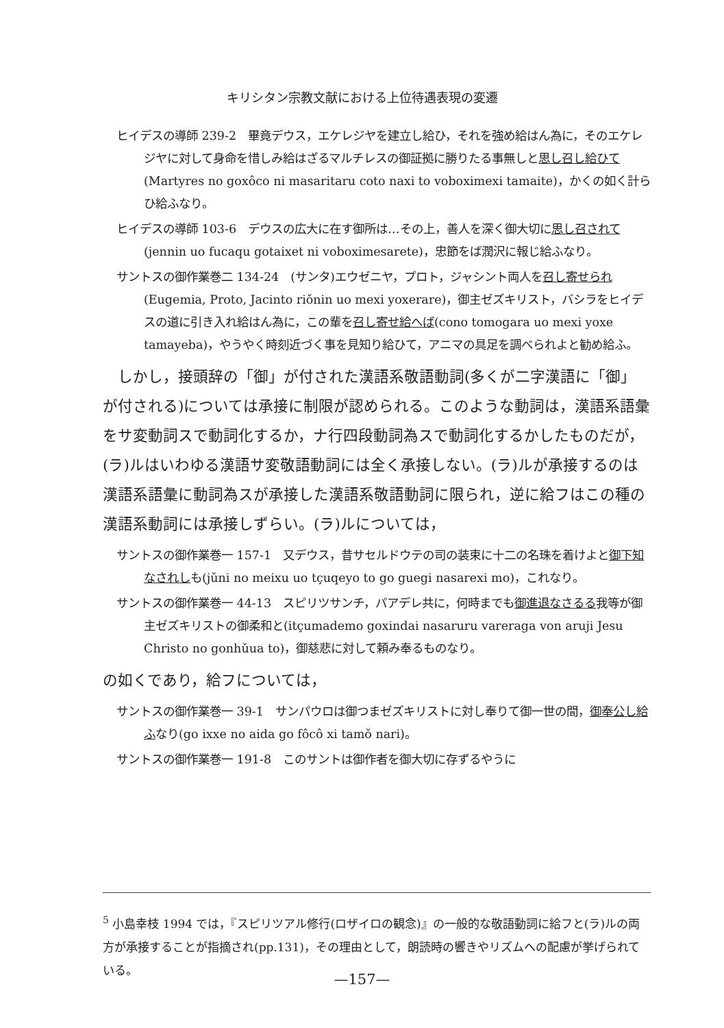キリシタン宗教文献における上位待遇表現の変遷
ヒイデスの導師 239-2　畢竟デウス，エケレジヤを建立し給ひ，それを強め給はん為に，そのエケレジヤに対して身命を惜しみ給はざるマルチレスの御証拠に勝りたる事無しと思し召し給ひて(Martyres no goxôco ni masaritaru coto naxi to voboximexi tamaite)，かくの如く計らひ給ふなり。
ヒイデスの導師 103-6　デウスの広大に在す御所は…その上，善人を深く御大切に思し召されて(jennin uo fucaqu gotaixet ni voboximesarete)，忠節をば潤沢に報じ給ふなり。
サントスの御作業巻二 134-24　(サンタ)エウゼニヤ，プロト，ジャシント両人を召し寄せられ(Eugemia, Proto, Jacinto riǒnin uo mexi yoxerare)，御主ゼズキリスト，バシラをヒイデスの道に引き入れ給はん為に，この輩を召し寄せ給へば(cono tomogara uo mexi yoxe tamayeba)，やうやく時刻近づく事を見知り給ひて，アニマの具足を調べられよと勧め給ふ。
　しかし，接頭辞の「御」が付された漢語系敬語動詞(多くが二字漢語に「御」が付される)については承接に制限が認められる。このような動詞は，漢語系語彙をサ変動詞スで動詞化するか，ナ行四段動詞為スで動詞化するかしたものだが，(ラ)ルはいわゆる漢語サ変敬語動詞には全く承接しない。(ラ)ルが承接するのは漢語系語彙に動詞為スが承接した漢語系敬語動詞に限られ，逆に給フはこの種の漢語系動詞には承接しずらい。(ラ)ルについては，
サントスの御作業巻一 157-1　又デウス，昔サセルドウテの司の装束に十二の名珠を着けよと御下知なされしも(jǔni no meixu uo tçuqeyo to go guegi nasarexi mo)，これなり。
サントスの御作業巻一 44-13　スピリツサンチ，パアデレ共に，何時までも御進退なさるる我等が御主ゼズキリストの御柔和と(itçumademo goxindai nasaruru vareraga von aruji Jesu Christo no gonhǔua to)，御慈悲に対して頼み奉るものなり。
の如くであり，給フについては，
サントスの御作業巻一 39-1　サンパウロは御つまゼズキリストに対し奉りて御一世の間，御奉公し給ふなり(go ixxe no aida go fôcô xi tamǒ nari)。
サントスの御作業巻一 191-8　このサントは御作者を御大切に存ずるやうに
<sup>5</sup> 小島幸枝 1994 では，『スピリツアル修行(ロザイロの観念)』の一般的な敬語動詞に給フと(ラ)ルの両方が承接することが指摘され(pp.131)，その理由として，朗読時の響きやリズムへの配慮が挙げられている。
—157—